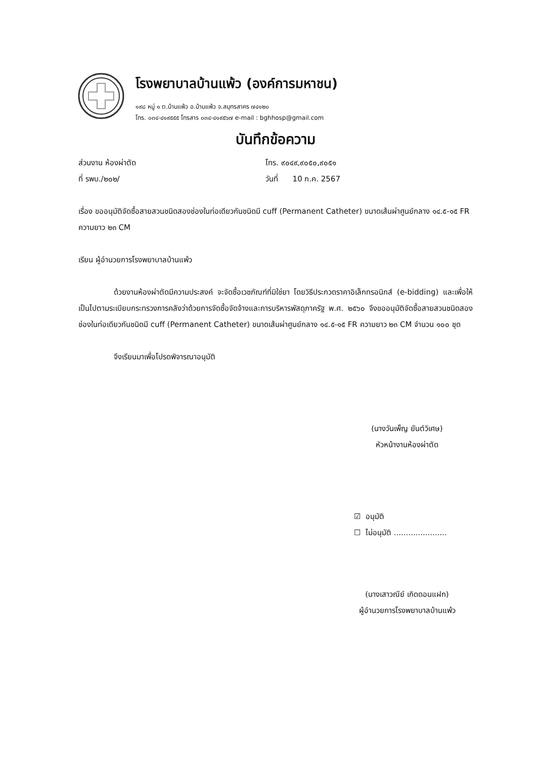โรงพยาบาลบ้านแพ้ว (องค์การมหาชน)
๑๙๘ หมู่ ๑ ต.บ้านแพ้ว อ.บ้านแพ้ว จ.สมุทรสาคร ๗๔๑๒๐
โทร. ๐๓๔-๔๑๙๕๕๕ โทรสาร ๐๓๔-๔๑๙๕๖๗ e-mail : bghhosp@gmail.com
บันทึกข้อความ
ส่วนงาน ห้องผ่าตัด โทร. ๙๐๔๙,๙๐๕๐,๙๐๕๑
ที่ รพบ./๒๐๒/ วันที่ 10 ก.ค. 2567
เรื่อง ขออนุมัติจัดซื้อสายสวนชนิดสองช่องในท่อเดียวกันชนิดมี cuff (Permanent Catheter) ขนาดเส้นผ่าศูนย์กลาง ๑๔.๕-๑๕ FR ความยาว ๒๓ CM
เรียน ผู้อำนวยการโรงพยาบาลบ้านแพ้ว
ด้วยงานห้องผ่าตัดมีความประสงค์ จะจัดซื้อเวชภัณฑ์ที่มิใช่ยา โดยวิธีประกวดราคาอิเล็กทรอนิกส์ (e-bidding) และเพื่อให้เป็นไปตามระเบียบกระทรวงการคลังว่าด้วยการจัดซื้อจัดจ้างและการบริหารพัสดุภาครัฐ พ.ศ. ๒๕๖๐ จึงขออนุมัติจัดซื้อสายสวนชนิดสองช่องในท่อเดียวกันชนิดมี cuff (Permanent Catheter) ขนาดเส้นผ่าศูนย์กลาง ๑๔.๕-๑๕ FR ความยาว ๒๓ CM จำนวน ๑๐๐ ชุด
จึงเรียนมาเพื่อโปรดพิจารณาอนุมัติ
(นางวันเพ็ญ ยันต์วิเศษ)
หัวหน้างานห้องผ่าตัด
☑ อนุมัติ
☐ ไม่อนุมัติ ......................
(นางเสาวณีย์ เกิดดอนแฝก)
ผู้อำนวยการโรงพยาบาลบ้านแพ้ว